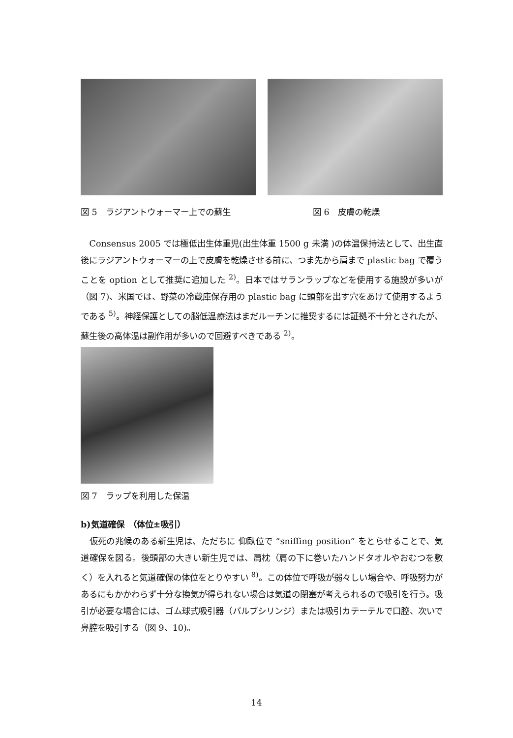図 5　ラジアントウォーマー上での蘇生
図 6　皮膚の乾燥
Consensus 2005 では極低出生体重児(出生体重 1500 g 未満 )の体温保持法として、出生直後にラジアントウォーマーの上で皮膚を乾燥させる前に、つま先から肩まで plastic bag で覆うことを option として推奨に追加した <sup>2)</sup>。日本ではサランラップなどを使用する施設が多いが（図 7)、米国では、野菜の冷蔵庫保存用の plastic bag に頭部を出す穴をあけて使用するようである <sup>5)</sup>。神経保護としての脳低温療法はまだルーチンに推奨するには証拠不十分とされたが、蘇生後の高体温は副作用が多いので回避すべきである <sup>2)</sup>。
図 7　ラップを利用した保温
b)気道確保　（体位±吸引）
仮死の兆候のある新生児は、ただちに 仰臥位で “sniffing position” をとらせることで、気道確保を図る。後頭部の大きい新生児では、肩枕（肩の下に巻いたハンドタオルやおむつを敷く）を入れると気道確保の体位をとりやすい <sup>8)</sup>。この体位で呼吸が弱々しい場合や、呼吸努力があるにもかかわらず十分な換気が得られない場合は気道の閉塞が考えられるので吸引を行う。吸引が必要な場合には、ゴム球式吸引器（バルブシリンジ）または吸引カテーテルで口腔、次いで鼻腔を吸引する（図 9、10)。
14